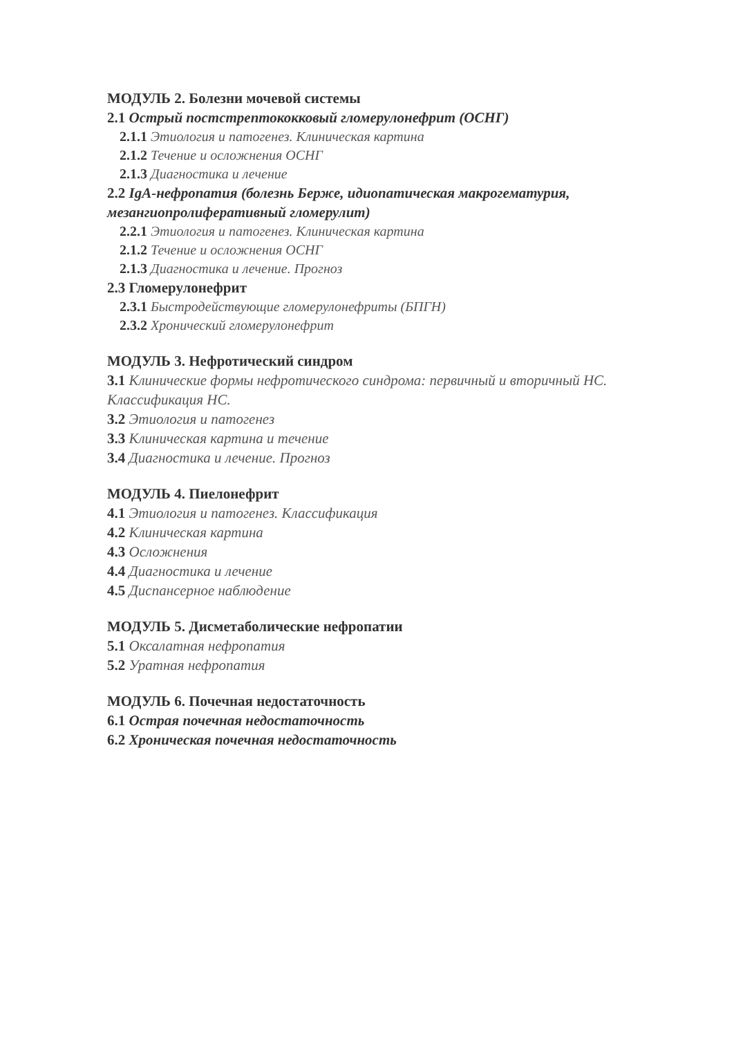МОДУЛЬ 2. Болезни мочевой системы
2.1 Острый постстрептококковый гломерулонефрит (ОСНГ)
2.1.1 Этиология и патогенез. Клиническая картина
2.1.2 Течение и осложнения ОСНГ
2.1.3 Диагностика и лечение
2.2 IgA-нефропатия (болезнь Берже, идиопатическая макрогематурия, мезангиопролиферативный гломерулит)
2.2.1 Этиология и патогенез. Клиническая картина
2.1.2 Течение и осложнения ОСНГ
2.1.3 Диагностика и лечение. Прогноз
2.3 Гломерулонефрит
2.3.1 Быстродействующие гломерулонефриты (БПГН)
2.3.2 Хронический гломерулонефрит
МОДУЛЬ 3. Нефротический синдром
3.1 Клинические формы нефротического синдрома: первичный и вторичный НС. Классификация НС.
3.2 Этиология и патогенез
3.3 Клиническая картина и течение
3.4 Диагностика и лечение. Прогноз
МОДУЛЬ 4. Пиелонефрит
4.1 Этиология и патогенез. Классификация
4.2 Клиническая картина
4.3 Осложнения
4.4 Диагностика и лечение
4.5 Диспансерное наблюдение
МОДУЛЬ 5. Дисметаболические нефропатии
5.1 Оксалатная нефропатия
5.2 Уратная нефропатия
МОДУЛЬ 6. Почечная недостаточность
6.1 Острая почечная недостаточность
6.2 Хроническая почечная недостаточность